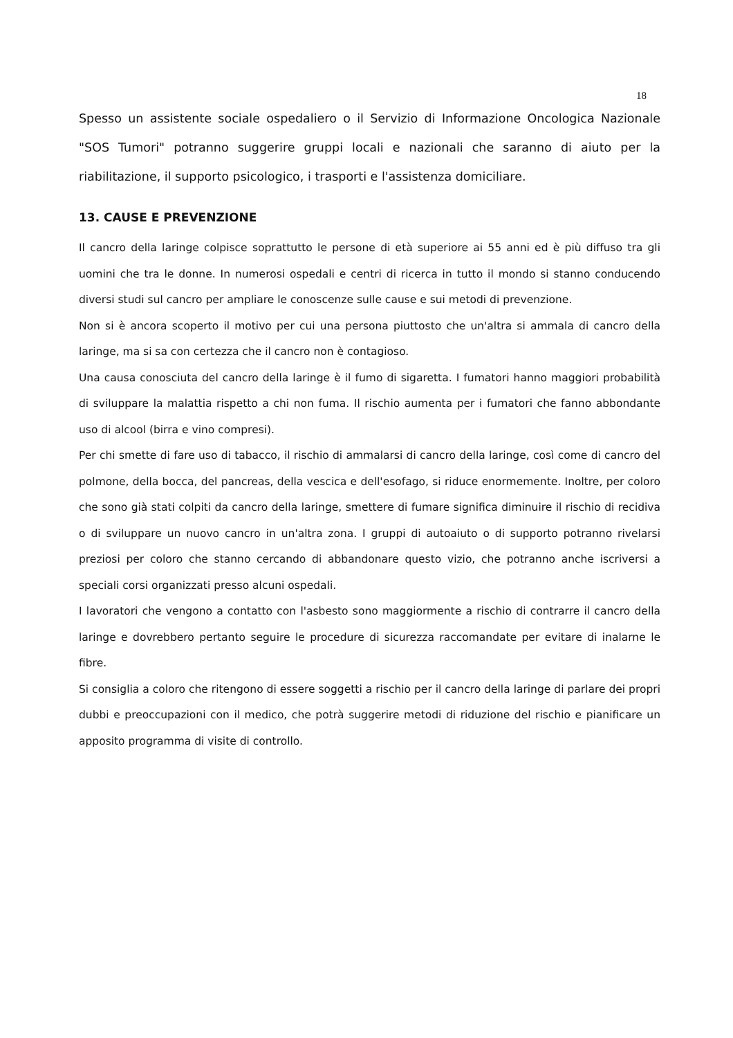18
Spesso un assistente sociale ospedaliero o il Servizio di Informazione Oncologica Nazionale "SOS Tumori" potranno suggerire gruppi locali e nazionali che saranno di aiuto per la riabilitazione, il supporto psicologico, i trasporti e l'assistenza domiciliare.
13. CAUSE E PREVENZIONE
Il cancro della laringe colpisce soprattutto le persone di età superiore ai 55 anni ed è più diffuso tra gli uomini che tra le donne. In numerosi ospedali e centri di ricerca in tutto il mondo si stanno conducendo diversi studi sul cancro per ampliare le conoscenze sulle cause e sui metodi di prevenzione.
Non si è ancora scoperto il motivo per cui una persona piuttosto che un'altra si ammala di cancro della laringe, ma si sa con certezza che il cancro non è contagioso.
Una causa conosciuta del cancro della laringe è il fumo di sigaretta. I fumatori hanno maggiori probabilità di sviluppare la malattia rispetto a chi non fuma. Il rischio aumenta per i fumatori che fanno abbondante uso di alcool (birra e vino compresi).
Per chi smette di fare uso di tabacco, il rischio di ammalarsi di cancro della laringe, così come di cancro del polmone, della bocca, del pancreas, della vescica e dell'esofago, si riduce enormemente. Inoltre, per coloro che sono già stati colpiti da cancro della laringe, smettere di fumare significa diminuire il rischio di recidiva o di sviluppare un nuovo cancro in un'altra zona. I gruppi di autoaiuto o di supporto potranno rivelarsi preziosi per coloro che stanno cercando di abbandonare questo vizio, che potranno anche iscriversi a speciali corsi organizzati presso alcuni ospedali.
I lavoratori che vengono a contatto con l'asbesto sono maggiormente a rischio di contrarre il cancro della laringe e dovrebbero pertanto seguire le procedure di sicurezza raccomandate per evitare di inalarne le fibre.
Si consiglia a coloro che ritengono di essere soggetti a rischio per il cancro della laringe di parlare dei propri dubbi e preoccupazioni con il medico, che potrà suggerire metodi di riduzione del rischio e pianificare un apposito programma di visite di controllo.